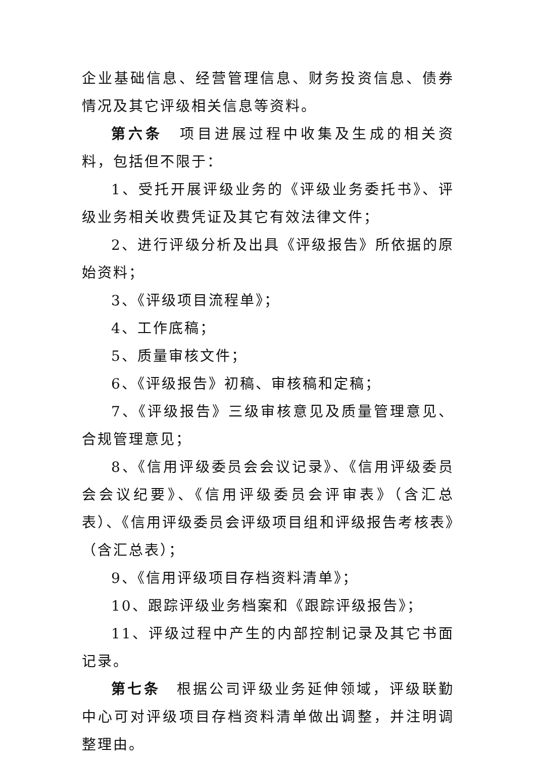企业基础信息、经营管理信息、财务投资信息、债券情况及其它评级相关信息等资料。
第六条　项目进展过程中收集及生成的相关资料，包括但不限于：
1、受托开展评级业务的《评级业务委托书》、评级业务相关收费凭证及其它有效法律文件；
2、进行评级分析及出具《评级报告》所依据的原始资料；
3、《评级项目流程单》；
4、工作底稿；
5、质量审核文件；
6、《评级报告》初稿、审核稿和定稿；
7、《评级报告》三级审核意见及质量管理意见、合规管理意见；
8、《信用评级委员会会议记录》、《信用评级委员会会议纪要》、《信用评级委员会评审表》（含汇总表）、《信用评级委员会评级项目组和评级报告考核表》（含汇总表）；
9、《信用评级项目存档资料清单》；
10、跟踪评级业务档案和《跟踪评级报告》；
11、评级过程中产生的内部控制记录及其它书面记录。
第七条　根据公司评级业务延伸领域，评级联勤中心可对评级项目存档资料清单做出调整，并注明调整理由。